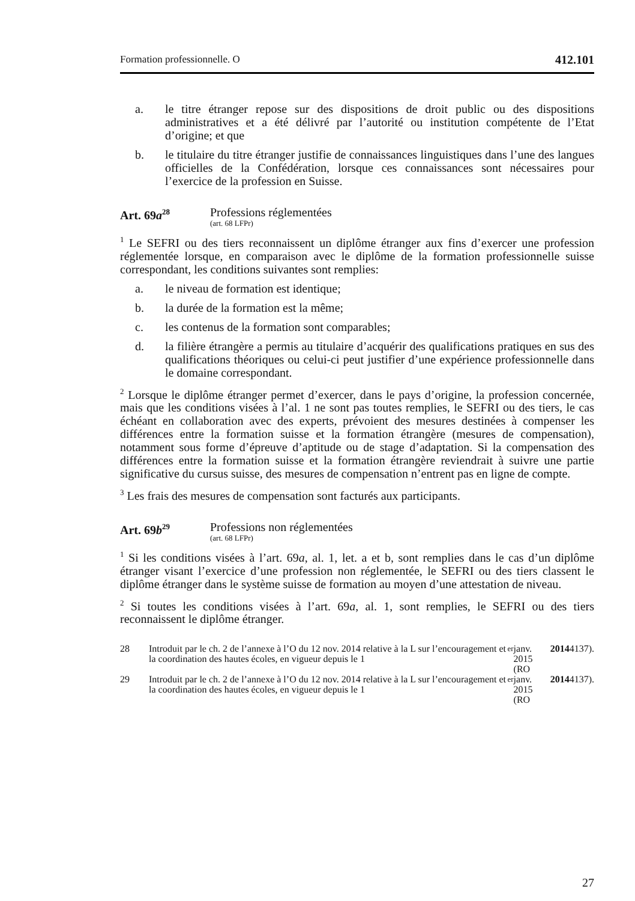Formation professionnelle. O 412.101
a. le titre étranger repose sur des dispositions de droit public ou des dispositions administratives et a été délivré par l’autorité ou institution compétente de l’Etat d’origine; et que
b. le titulaire du titre étranger justifie de connaissances linguistiques dans l’une des langues officielles de la Confédération, lorsque ces connaissances sont nécessaires pour l’exercice de la profession en Suisse.
Art. 69a<sup>28</sup>
Professions réglementées
(art. 68 LFPr)
<sup>1</sup> Le SEFRI ou des tiers reconnaissent un diplôme étranger aux fins d’exercer une profession réglementée lorsque, en comparaison avec le diplôme de la formation professionnelle suisse correspondant, les conditions suivantes sont remplies:
a. le niveau de formation est identique;
b. la durée de la formation est la même;
c. les contenus de la formation sont comparables;
d. la filière étrangère a permis au titulaire d’acquérir des qualifications pratiques en sus des qualifications théoriques ou celui-ci peut justifier d’une expérience professionnelle dans le domaine correspondant.
<sup>2</sup> Lorsque le diplôme étranger permet d’exercer, dans le pays d’origine, la profession concernée, mais que les conditions visées à l’al. 1 ne sont pas toutes remplies, le SEFRI ou des tiers, le cas échéant en collaboration avec des experts, prévoient des mesures destinées à compenser les différences entre la formation suisse et la formation étrangère (mesures de compensation), notamment sous forme d’épreuve d’aptitude ou de stage d’adaptation. Si la compensation des différences entre la formation suisse et la formation étrangère reviendrait à suivre une partie significative du cursus suisse, des mesures de compensation n’entrent pas en ligne de compte.
<sup>3</sup> Les frais des mesures de compensation sont facturés aux participants.
Art. 69b<sup>29</sup>
Professions non réglementées
(art. 68 LFPr)
<sup>1</sup> Si les conditions visées à l’art. 69a, al. 1, let. a et b, sont remplies dans le cas d’un diplôme étranger visant l’exercice d’une profession non réglementée, le SEFRI ou des tiers classent le diplôme étranger dans le système suisse de formation au moyen d’une attestation de niveau.
<sup>2</sup> Si toutes les conditions visées à l’art. 69a, al. 1, sont remplies, le SEFRI ou des tiers reconnaissent le diplôme étranger.
28 Introduit par le ch. 2 de l’annexe à l’O du 12 nov. 2014 relative à la L sur l’encouragement et la coordination des hautes écoles, en vigueur depuis le 1<sup>er</sup> janv. 2015 (RO 2014 4137).
29 Introduit par le ch. 2 de l’annexe à l’O du 12 nov. 2014 relative à la L sur l’encouragement et la coordination des hautes écoles, en vigueur depuis le 1<sup>er</sup> janv. 2015 (RO 2014 4137).
27